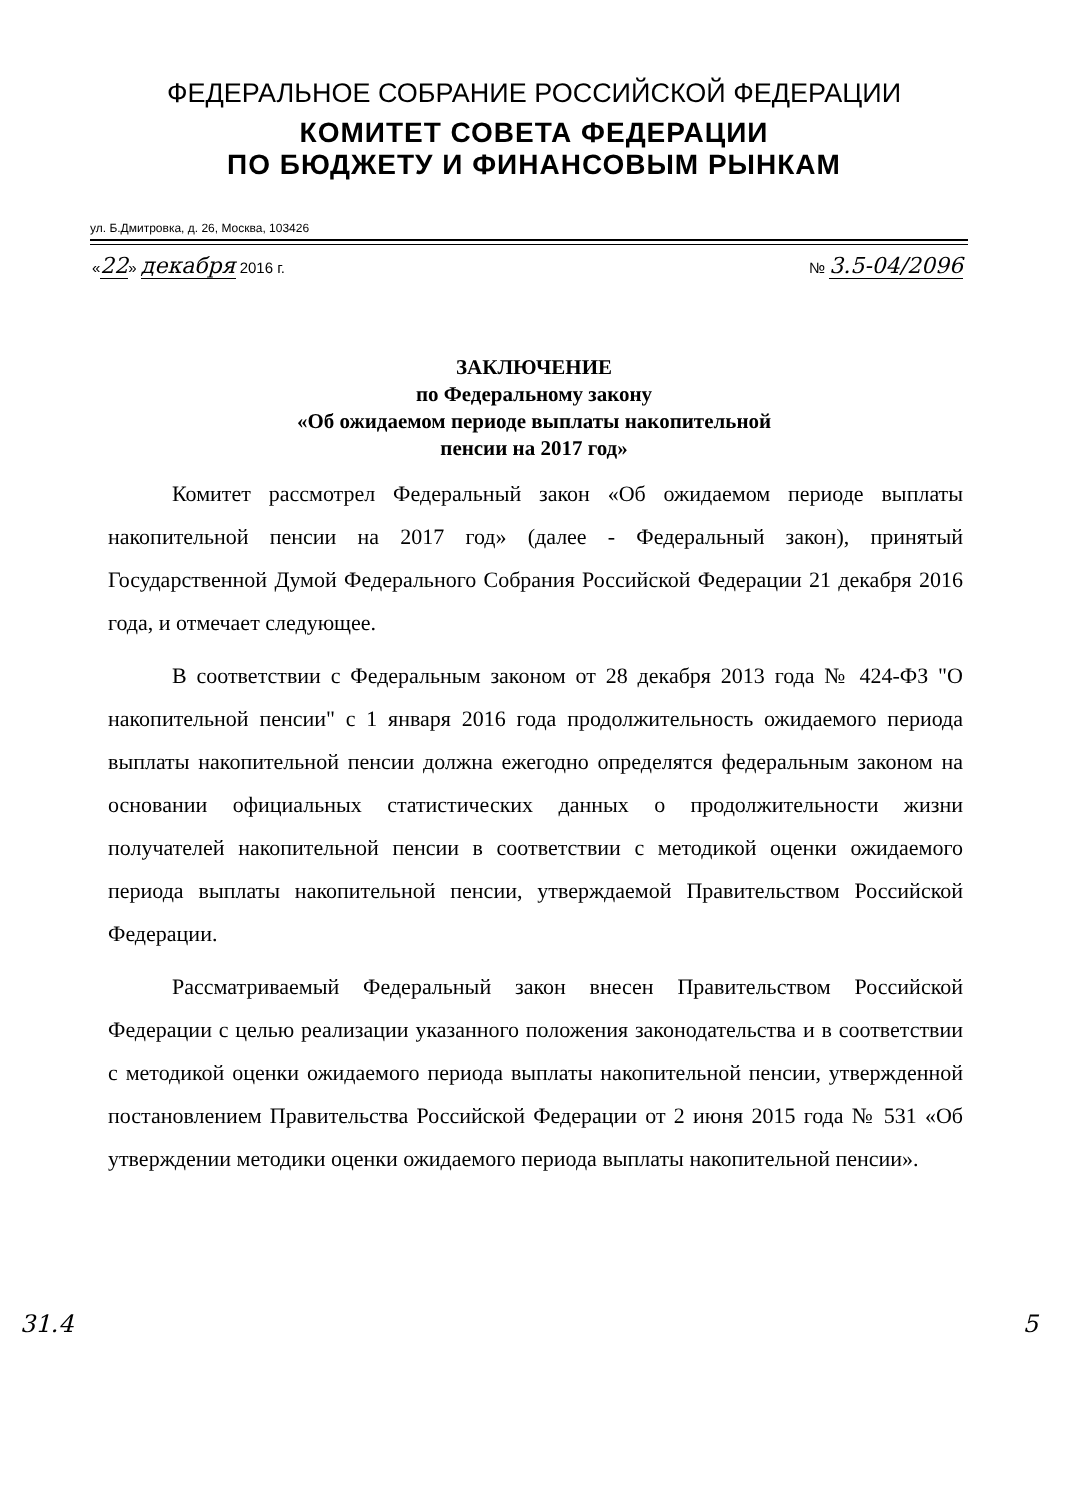ФЕДЕРАЛЬНОЕ СОБРАНИЕ РОССИЙСКОЙ ФЕДЕРАЦИИ
КОМИТЕТ СОВЕТА ФЕДЕРАЦИИ
ПО БЮДЖЕТУ И ФИНАНСОВЫМ РЫНКАМ
ул. Б.Дмитровка, д. 26, Москва, 103426
«22» декабря 2016 г. № 3.5-04/2096
ЗАКЛЮЧЕНИЕ
по Федеральному закону
«Об ожидаемом периоде выплаты накопительной
пенсии на 2017 год»
Комитет рассмотрел Федеральный закон «Об ожидаемом периоде выплаты накопительной пенсии на 2017 год» (далее - Федеральный закон), принятый Государственной Думой Федерального Собрания Российской Федерации 21 декабря 2016 года, и отмечает следующее.
В соответствии с Федеральным законом от 28 декабря 2013 года № 424-ФЗ "О накопительной пенсии" с 1 января 2016 года продолжительность ожидаемого периода выплаты накопительной пенсии должна ежегодно определятся федеральным законом на основании официальных статистических данных о продолжительности жизни получателей накопительной пенсии в соответствии с методикой оценки ожидаемого периода выплаты накопительной пенсии, утверждаемой Правительством Российской Федерации.
Рассматриваемый Федеральный закон внесен Правительством Российской Федерации с целью реализации указанного положения законодательства и в соответствии с методикой оценки ожидаемого периода выплаты накопительной пенсии, утвержденной постановлением Правительства Российской Федерации от 2 июня 2015 года № 531 «Об утверждении методики оценки ожидаемого периода выплаты накопительной пенсии».
31.4 5